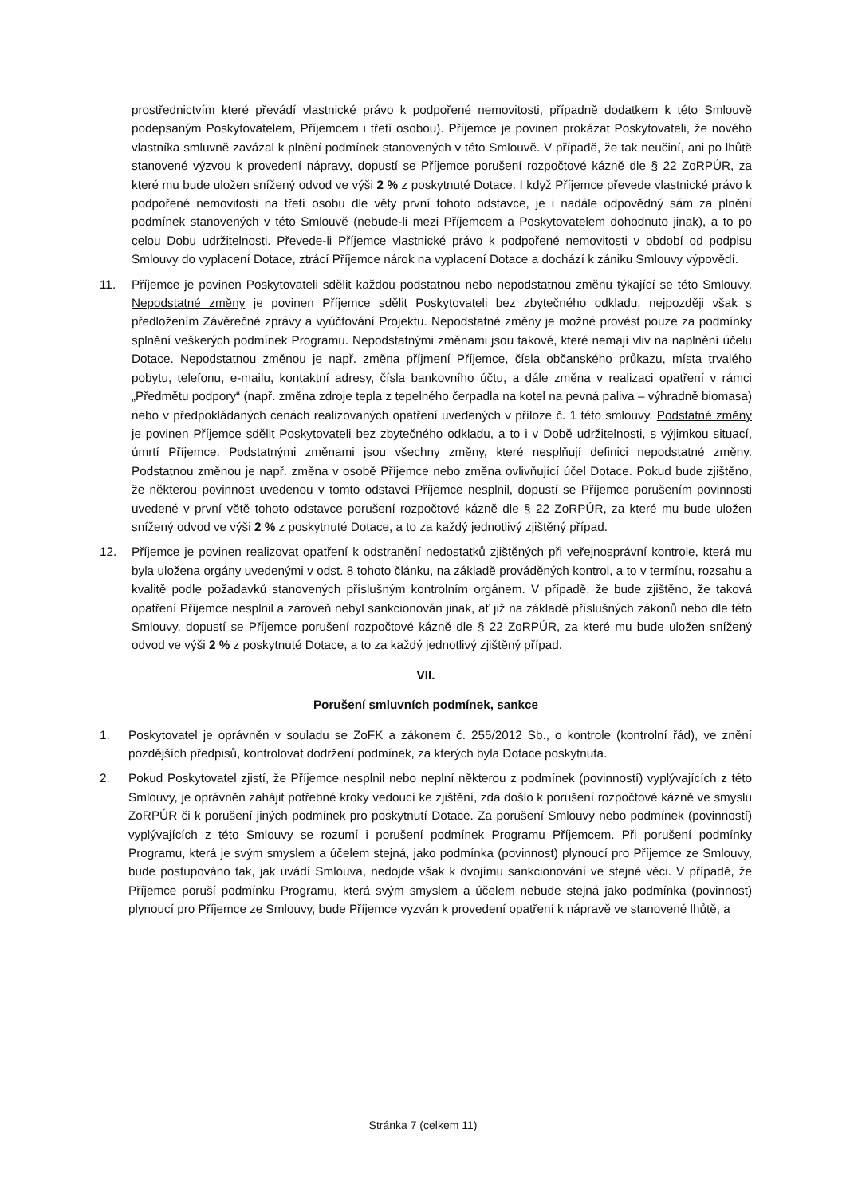prostřednictvím které převádí vlastnické právo k podpořené nemovitosti, případně dodatkem k této Smlouvě podepsaným Poskytovatelem, Příjemcem i třetí osobou). Příjemce je povinen prokázat Poskytovateli, že nového vlastníka smluvně zavázal k plnění podmínek stanovených v této Smlouvě. V případě, že tak neučiní, ani po lhůtě stanovené výzvou k provedení nápravy, dopustí se Příjemce porušení rozpočtové kázně dle § 22 ZoRPÚR, za které mu bude uložen snížený odvod ve výši 2 % z poskytnuté Dotace. I když Příjemce převede vlastnické právo k podpořené nemovitosti na třetí osobu dle věty první tohoto odstavce, je i nadále odpovědný sám za plnění podmínek stanovených v této Smlouvě (nebude-li mezi Příjemcem a Poskytovatelem dohodnuto jinak), a to po celou Dobu udržitelnosti. Převede-li Příjemce vlastnické právo k podpořené nemovitosti v období od podpisu Smlouvy do vyplacení Dotace, ztrácí Příjemce nárok na vyplacení Dotace a dochází k zániku Smlouvy výpovědí.
11. Příjemce je povinen Poskytovateli sdělit každou podstatnou nebo nepodstatnou změnu týkající se této Smlouvy. Nepodstatné změny je povinen Příjemce sdělit Poskytovateli bez zbytečného odkladu, nejpozději však s předložením Závěrečné zprávy a vyúčtování Projektu. Nepodstatné změny je možné provést pouze za podmínky splnění veškerých podmínek Programu. Nepodstatnými změnami jsou takové, které nemají vliv na naplnění účelu Dotace. Nepodstatnou změnou je např. změna příjmení Příjemce, čísla občanského průkazu, místa trvalého pobytu, telefonu, e-mailu, kontaktní adresy, čísla bankovního účtu, a dále změna v realizaci opatření v rámci „Předmětu podpory“ (např. změna zdroje tepla z tepelného čerpadla na kotel na pevná paliva – výhradně biomasa) nebo v předpokládaných cenách realizovaných opatření uvedených v příloze č. 1 této smlouvy. Podstatné změny je povinen Příjemce sdělit Poskytovateli bez zbytečného odkladu, a to i v Době udržitelnosti, s výjimkou situací, úmrtí Příjemce. Podstatnými změnami jsou všechny změny, které nesplňují definici nepodstatné změny. Podstatnou změnou je např. změna v osobě Příjemce nebo změna ovlivňující účel Dotace. Pokud bude zjištěno, že některou povinnost uvedenou v tomto odstavci Příjemce nesplnil, dopustí se Příjemce porušením povinnosti uvedené v první větě tohoto odstavce porušení rozpočtové kázně dle § 22 ZoRPÚR, za které mu bude uložen snížený odvod ve výši 2 % z poskytnuté Dotace, a to za každý jednotlivý zjištěný případ.
12. Příjemce je povinen realizovat opatření k odstranění nedostatků zjištěných při veřejnosprávní kontrole, která mu byla uložena orgány uvedenými v odst. 8 tohoto článku, na základě prováděných kontrol, a to v termínu, rozsahu a kvalitě podle požadavků stanovených příslušným kontrolním orgánem. V případě, že bude zjištěno, že taková opatření Příjemce nesplnil a zároveň nebyl sankcionován jinak, ať již na základě příslušných zákonů nebo dle této Smlouvy, dopustí se Příjemce porušení rozpočtové kázně dle § 22 ZoRPÚR, za které mu bude uložen snížený odvod ve výši 2 % z poskytnuté Dotace, a to za každý jednotlivý zjištěný případ.
VII.
Porušení smluvních podmínek, sankce
1. Poskytovatel je oprávněn v souladu se ZoFK a zákonem č. 255/2012 Sb., o kontrole (kontrolní řád), ve znění pozdějších předpisů, kontrolovat dodržení podmínek, za kterých byla Dotace poskytnuta.
2. Pokud Poskytovatel zjistí, že Příjemce nesplnil nebo neplní některou z podmínek (povinností) vyplývajících z této Smlouvy, je oprávněn zahájit potřebné kroky vedoucí ke zjištění, zda došlo k porušení rozpočtové kázně ve smyslu ZoRPÚR či k porušení jiných podmínek pro poskytnutí Dotace. Za porušení Smlouvy nebo podmínek (povinností) vyplývajících z této Smlouvy se rozumí i porušení podmínek Programu Příjemcem. Při porušení podmínky Programu, která je svým smyslem a účelem stejná, jako podmínka (povinnost) plynoucí pro Příjemce ze Smlouvy, bude postupováno tak, jak uvádí Smlouva, nedojde však k dvojímu sankcionování ve stejné věci. V případě, že Příjemce poruší podmínku Programu, která svým smyslem a účelem nebude stejná jako podmínka (povinnost) plynoucí pro Příjemce ze Smlouvy, bude Příjemce vyzván k provedení opatření k nápravě ve stanovené lhůtě, a
Stránka 7 (celkem 11)